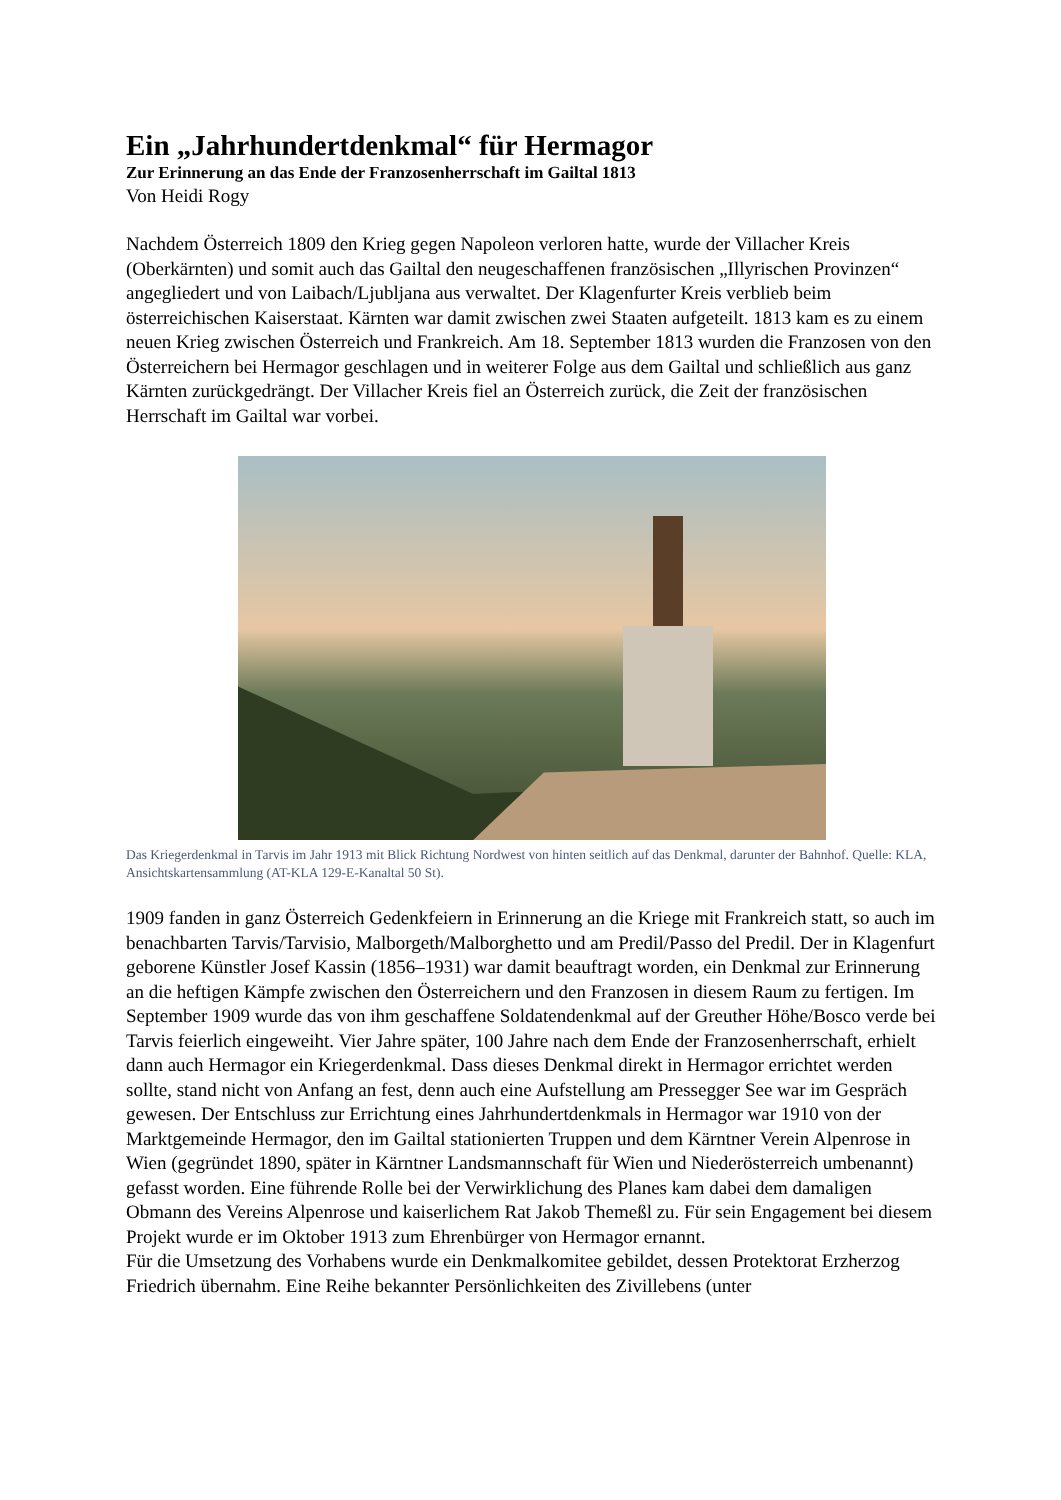Ein „Jahrhundertdenkmal“ für Hermagor
Zur Erinnerung an das Ende der Franzosenherrschaft im Gailtal 1813
Von Heidi Rogy
Nachdem Österreich 1809 den Krieg gegen Napoleon verloren hatte, wurde der Villacher Kreis (Oberkärnten) und somit auch das Gailtal den neugeschaffenen französischen „Illyrischen Provinzen“ angegliedert und von Laibach/Ljubljana aus verwaltet. Der Klagenfurter Kreis verblieb beim österreichischen Kaiserstaat. Kärnten war damit zwischen zwei Staaten aufgeteilt. 1813 kam es zu einem neuen Krieg zwischen Österreich und Frankreich. Am 18. September 1813 wurden die Franzosen von den Österreichern bei Hermagor geschlagen und in weiterer Folge aus dem Gailtal und schließlich aus ganz Kärnten zurückgedrängt. Der Villacher Kreis fiel an Österreich zurück, die Zeit der französischen Herrschaft im Gailtal war vorbei.
Das Kriegerdenkmal in Tarvis im Jahr 1913 mit Blick Richtung Nordwest von hinten seitlich auf das Denkmal, darunter der Bahnhof. Quelle: KLA, Ansichtskartensammlung (AT-KLA 129-E-Kanaltal 50 St).
1909 fanden in ganz Österreich Gedenkfeiern in Erinnerung an die Kriege mit Frankreich statt, so auch im benachbarten Tarvis/Tarvisio, Malborgeth/Malborghetto und am Predil/Passo del Predil. Der in Klagenfurt geborene Künstler Josef Kassin (1856–1931) war damit beauftragt worden, ein Denkmal zur Erinnerung an die heftigen Kämpfe zwischen den Österreichern und den Franzosen in diesem Raum zu fertigen. Im September 1909 wurde das von ihm geschaffene Soldatendenkmal auf der Greuther Höhe/Bosco verde bei Tarvis feierlich eingeweiht. Vier Jahre später, 100 Jahre nach dem Ende der Franzosenherrschaft, erhielt dann auch Hermagor ein Kriegerdenkmal. Dass dieses Denkmal direkt in Hermagor errichtet werden sollte, stand nicht von Anfang an fest, denn auch eine Aufstellung am Pressegger See war im Gespräch gewesen. Der Entschluss zur Errichtung eines Jahrhundertdenkmals in Hermagor war 1910 von der Marktgemeinde Hermagor, den im Gailtal stationierten Truppen und dem Kärntner Verein Alpenrose in Wien (gegründet 1890, später in Kärntner Landsmannschaft für Wien und Niederösterreich umbenannt) gefasst worden. Eine führende Rolle bei der Verwirklichung des Planes kam dabei dem damaligen Obmann des Vereins Alpenrose und kaiserlichem Rat Jakob Themeßl zu. Für sein Engagement bei diesem Projekt wurde er im Oktober 1913 zum Ehrenbürger von Hermagor ernannt.
Für die Umsetzung des Vorhabens wurde ein Denkmalkomitee gebildet, dessen Protektorat Erzherzog Friedrich übernahm. Eine Reihe bekannter Persönlichkeiten des Zivillebens (unter